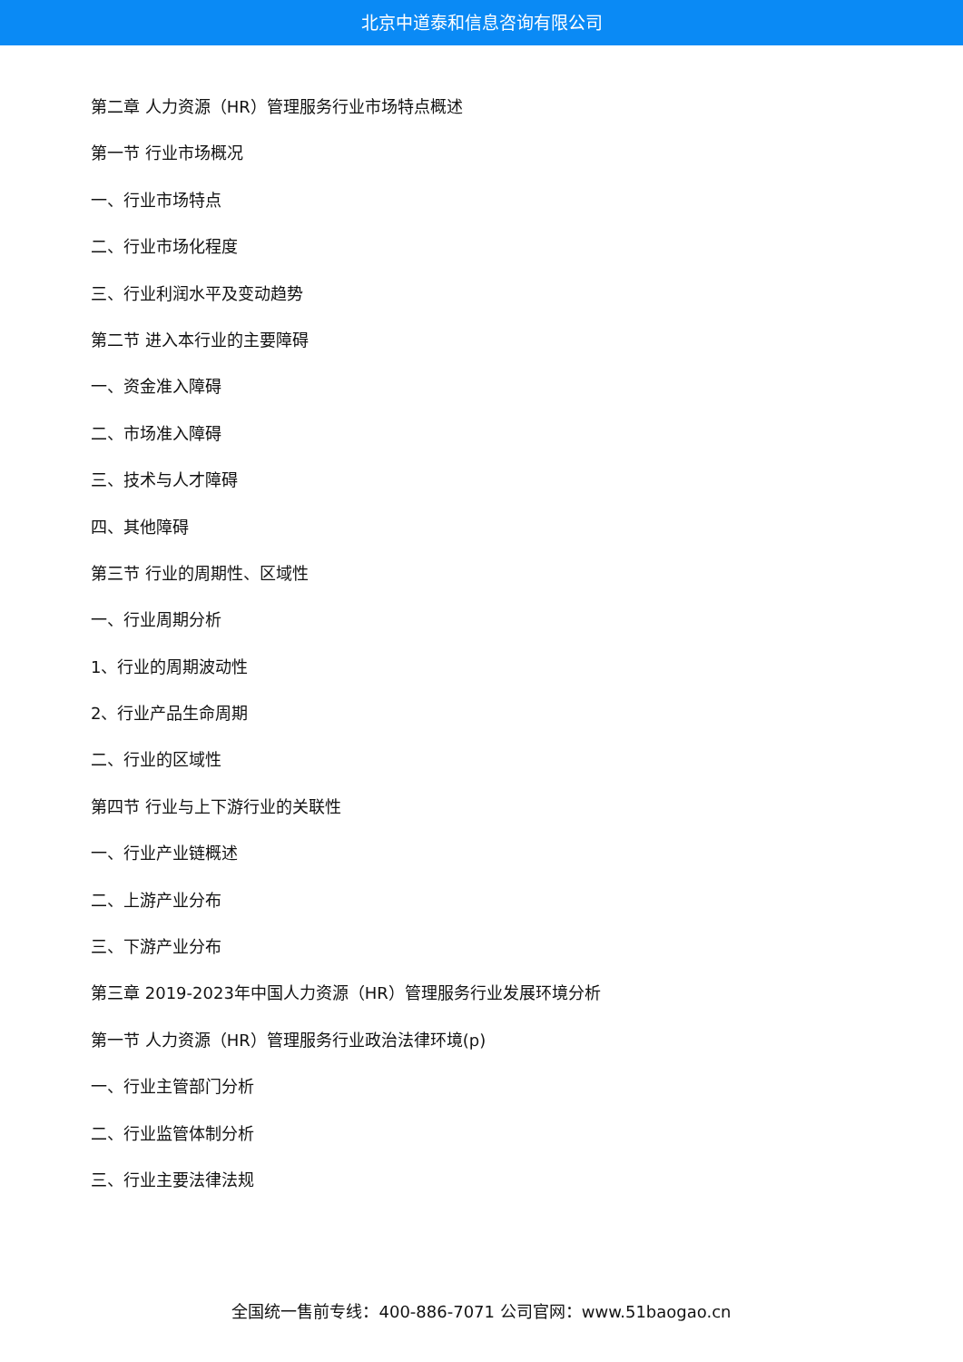北京中道泰和信息咨询有限公司
第二章 人力资源（HR）管理服务行业市场特点概述
第一节 行业市场概况
一、行业市场特点
二、行业市场化程度
三、行业利润水平及变动趋势
第二节 进入本行业的主要障碍
一、资金准入障碍
二、市场准入障碍
三、技术与人才障碍
四、其他障碍
第三节 行业的周期性、区域性
一、行业周期分析
1、行业的周期波动性
2、行业产品生命周期
二、行业的区域性
第四节 行业与上下游行业的关联性
一、行业产业链概述
二、上游产业分布
三、下游产业分布
第三章 2019-2023年中国人力资源（HR）管理服务行业发展环境分析
第一节 人力资源（HR）管理服务行业政治法律环境(p)
一、行业主管部门分析
二、行业监管体制分析
三、行业主要法律法规
全国统一售前专线：400-886-7071 公司官网：www.51baogao.cn